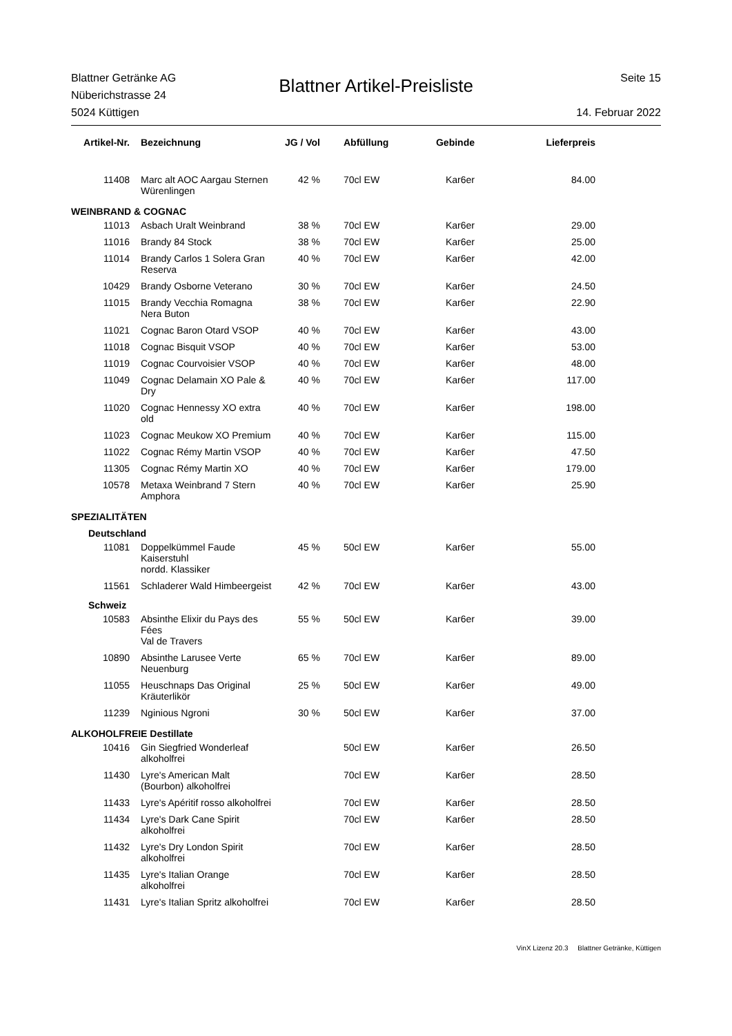Blattner Getränke AG
Nüberichstrasse 24
5024 Küttigen
Blattner Artikel-Preisliste
Seite 15
14. Februar 2022
| Artikel-Nr. | Bezeichnung | JG / Vol | Abfüllung | Gebinde | Lieferpreis |
| --- | --- | --- | --- | --- | --- |
| 11408 | Marc alt AOC Aargau Sternen Würenlingen | 42 % | 70cl EW | Kar6er | 84.00 |
| WEINBRAND & COGNAC | | | | | |
| 11013 | Asbach Uralt Weinbrand | 38 % | 70cl EW | Kar6er | 29.00 |
| 11016 | Brandy 84 Stock | 38 % | 70cl EW | Kar6er | 25.00 |
| 11014 | Brandy Carlos 1 Solera Gran Reserva | 40 % | 70cl EW | Kar6er | 42.00 |
| 10429 | Brandy Osborne Veterano | 30 % | 70cl EW | Kar6er | 24.50 |
| 11015 | Brandy Vecchia Romagna Nera Buton | 38 % | 70cl EW | Kar6er | 22.90 |
| 11021 | Cognac Baron Otard VSOP | 40 % | 70cl EW | Kar6er | 43.00 |
| 11018 | Cognac Bisquit VSOP | 40 % | 70cl EW | Kar6er | 53.00 |
| 11019 | Cognac Courvoisier VSOP | 40 % | 70cl EW | Kar6er | 48.00 |
| 11049 | Cognac Delamain XO Pale & Dry | 40 % | 70cl EW | Kar6er | 117.00 |
| 11020 | Cognac Hennessy XO extra old | 40 % | 70cl EW | Kar6er | 198.00 |
| 11023 | Cognac Meukow XO Premium | 40 % | 70cl EW | Kar6er | 115.00 |
| 11022 | Cognac Rémy Martin VSOP | 40 % | 70cl EW | Kar6er | 47.50 |
| 11305 | Cognac Rémy Martin XO | 40 % | 70cl EW | Kar6er | 179.00 |
| 10578 | Metaxa Weinbrand 7 Stern Amphora | 40 % | 70cl EW | Kar6er | 25.90 |
| SPEZIALITÄTEN | | | | | |
| Deutschland | | | | | |
| 11081 | Doppelkümmel Faude Kaiserstuhl nordd. Klassiker | 45 % | 50cl EW | Kar6er | 55.00 |
| 11561 | Schladerer Wald Himbeergeist | 42 % | 70cl EW | Kar6er | 43.00 |
| Schweiz | | | | | |
| 10583 | Absinthe Elixir du Pays des Fées Val de Travers | 55 % | 50cl EW | Kar6er | 39.00 |
| 10890 | Absinthe Larusee Verte Neuenburg | 65 % | 70cl EW | Kar6er | 89.00 |
| 11055 | Heuschnaps Das Original Kräuterlikör | 25 % | 50cl EW | Kar6er | 49.00 |
| 11239 | Nginious Ngroni | 30 % | 50cl EW | Kar6er | 37.00 |
| ALKOHOLFREIE Destillate | | | | | |
| 10416 | Gin Siegfried Wonderleaf alkoholfrei | | 50cl EW | Kar6er | 26.50 |
| 11430 | Lyre's American Malt (Bourbon) alkoholfrei | | 70cl EW | Kar6er | 28.50 |
| 11433 | Lyre's Apéritif rosso alkoholfrei | | 70cl EW | Kar6er | 28.50 |
| 11434 | Lyre's Dark Cane Spirit alkoholfrei | | 70cl EW | Kar6er | 28.50 |
| 11432 | Lyre's Dry London Spirit alkoholfrei | | 70cl EW | Kar6er | 28.50 |
| 11435 | Lyre's Italian Orange alkoholfrei | | 70cl EW | Kar6er | 28.50 |
| 11431 | Lyre's Italian Spritz alkoholfrei | | 70cl EW | Kar6er | 28.50 |
VinX Lizenz 20.3 Blattner Getränke, Küttigen